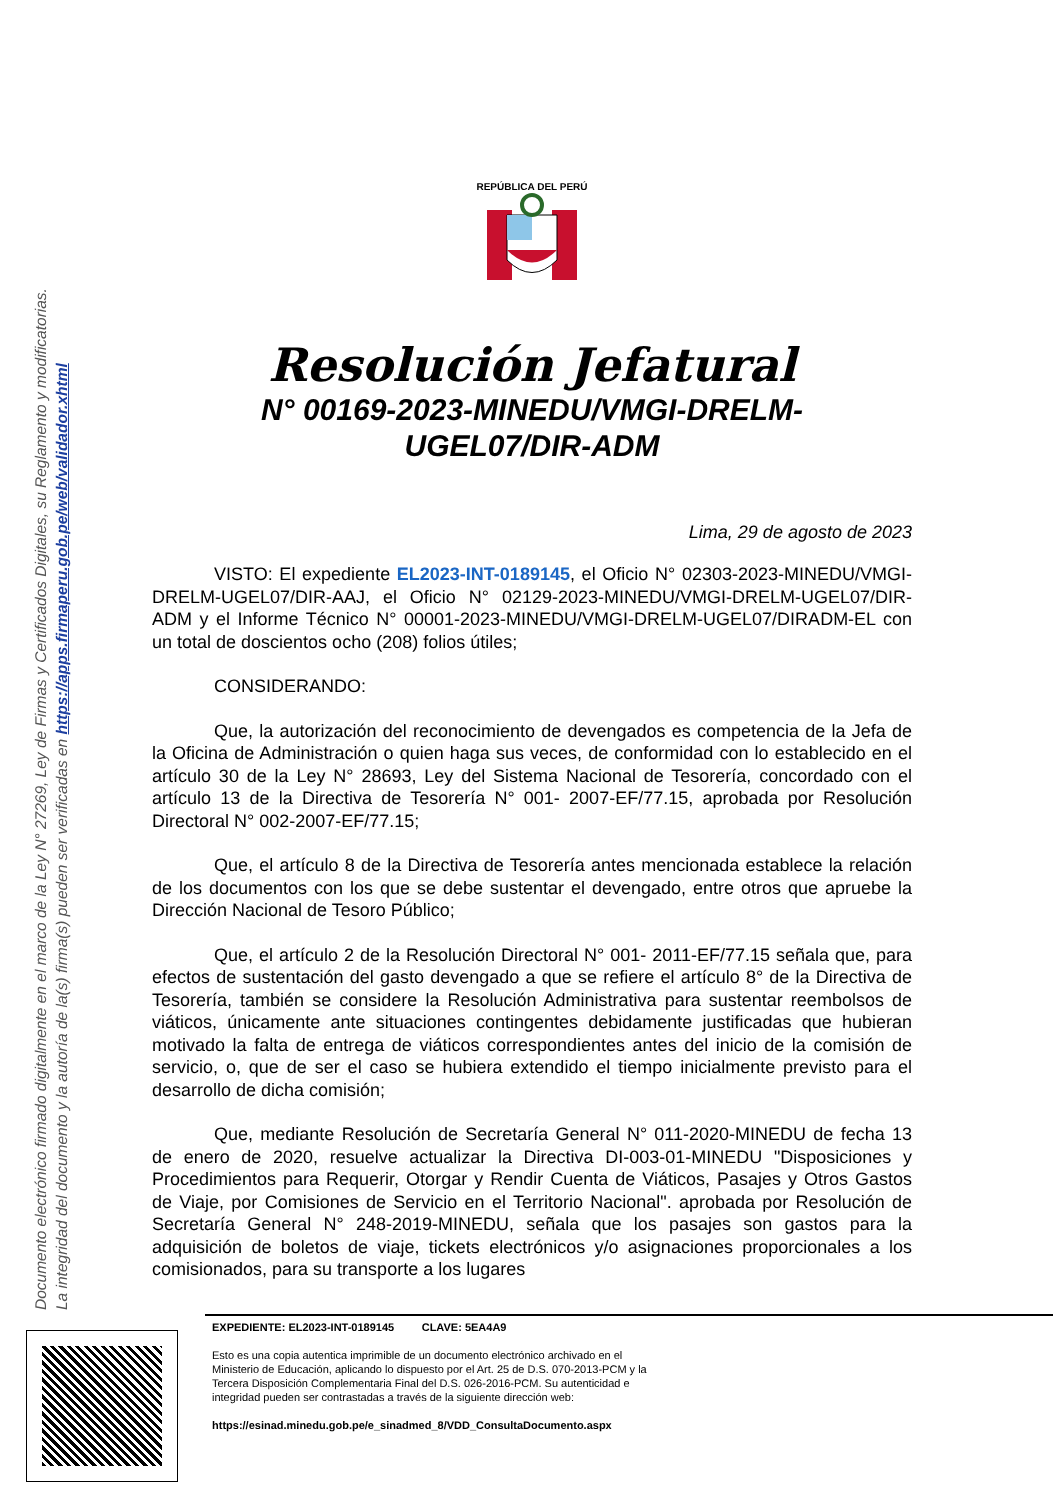Documento electrónico firmado digitalmente en el marco de la Ley N° 27269, Ley de Firmas y Certificados Digitales, su Reglamento y modificatorias.
La integridad del documento y la autoría de la(s) firma(s) pueden ser verificadas en https://apps.firmaperu.gob.pe/web/validador.xhtml
REPÚBLICA DEL PERÚ
Resolución Jefatural
N° 00169-2023-MINEDU/VMGI-DRELM-
UGEL07/DIR-ADM
Lima, 29 de agosto de 2023
VISTO: El expediente EL2023-INT-0189145, el Oficio N° 02303-2023-MINEDU/VMGI-DRELM-UGEL07/DIR-AAJ, el Oficio N° 02129-2023-MINEDU/VMGI-DRELM-UGEL07/DIR-ADM y el Informe Técnico N° 00001-2023-MINEDU/VMGI-DRELM-UGEL07/DIRADM-EL con un total de doscientos ocho (208) folios útiles;
CONSIDERANDO:
Que, la autorización del reconocimiento de devengados es competencia de la Jefa de la Oficina de Administración o quien haga sus veces, de conformidad con lo establecido en el artículo 30 de la Ley N° 28693, Ley del Sistema Nacional de Tesorería, concordado con el artículo 13 de la Directiva de Tesorería N° 001- 2007-EF/77.15, aprobada por Resolución Directoral N° 002-2007-EF/77.15;
Que, el artículo 8 de la Directiva de Tesorería antes mencionada establece la relación de los documentos con los que se debe sustentar el devengado, entre otros que apruebe la Dirección Nacional de Tesoro Público;
Que, el artículo 2 de la Resolución Directoral N° 001- 2011-EF/77.15 señala que, para efectos de sustentación del gasto devengado a que se refiere el artículo 8° de la Directiva de Tesorería, también se considere la Resolución Administrativa para sustentar reembolsos de viáticos, únicamente ante situaciones contingentes debidamente justificadas que hubieran motivado la falta de entrega de viáticos correspondientes antes del inicio de la comisión de servicio, o, que de ser el caso se hubiera extendido el tiempo inicialmente previsto para el desarrollo de dicha comisión;
Que, mediante Resolución de Secretaría General N° 011-2020-MINEDU de fecha 13 de enero de 2020, resuelve actualizar la Directiva DI-003-01-MINEDU "Disposiciones y Procedimientos para Requerir, Otorgar y Rendir Cuenta de Viáticos, Pasajes y Otros Gastos de Viaje, por Comisiones de Servicio en el Territorio Nacional". aprobada por Resolución de Secretaría General N° 248-2019-MINEDU, señala que los pasajes son gastos para la adquisición de boletos de viaje, tickets electrónicos y/o asignaciones proporcionales a los comisionados, para su transporte a los lugares
EXPEDIENTE: EL2023-INT-0189145 CLAVE: 5EA4A9
Esto es una copia autentica imprimible de un documento electrónico archivado en el Ministerio de Educación, aplicando lo dispuesto por el Art. 25 de D.S. 070-2013-PCM y la Tercera Disposición Complementaria Final del D.S. 026-2016-PCM. Su autenticidad e integridad pueden ser contrastadas a través de la siguiente dirección web:
https://esinad.minedu.gob.pe/e_sinadmed_8/VDD_ConsultaDocumento.aspx